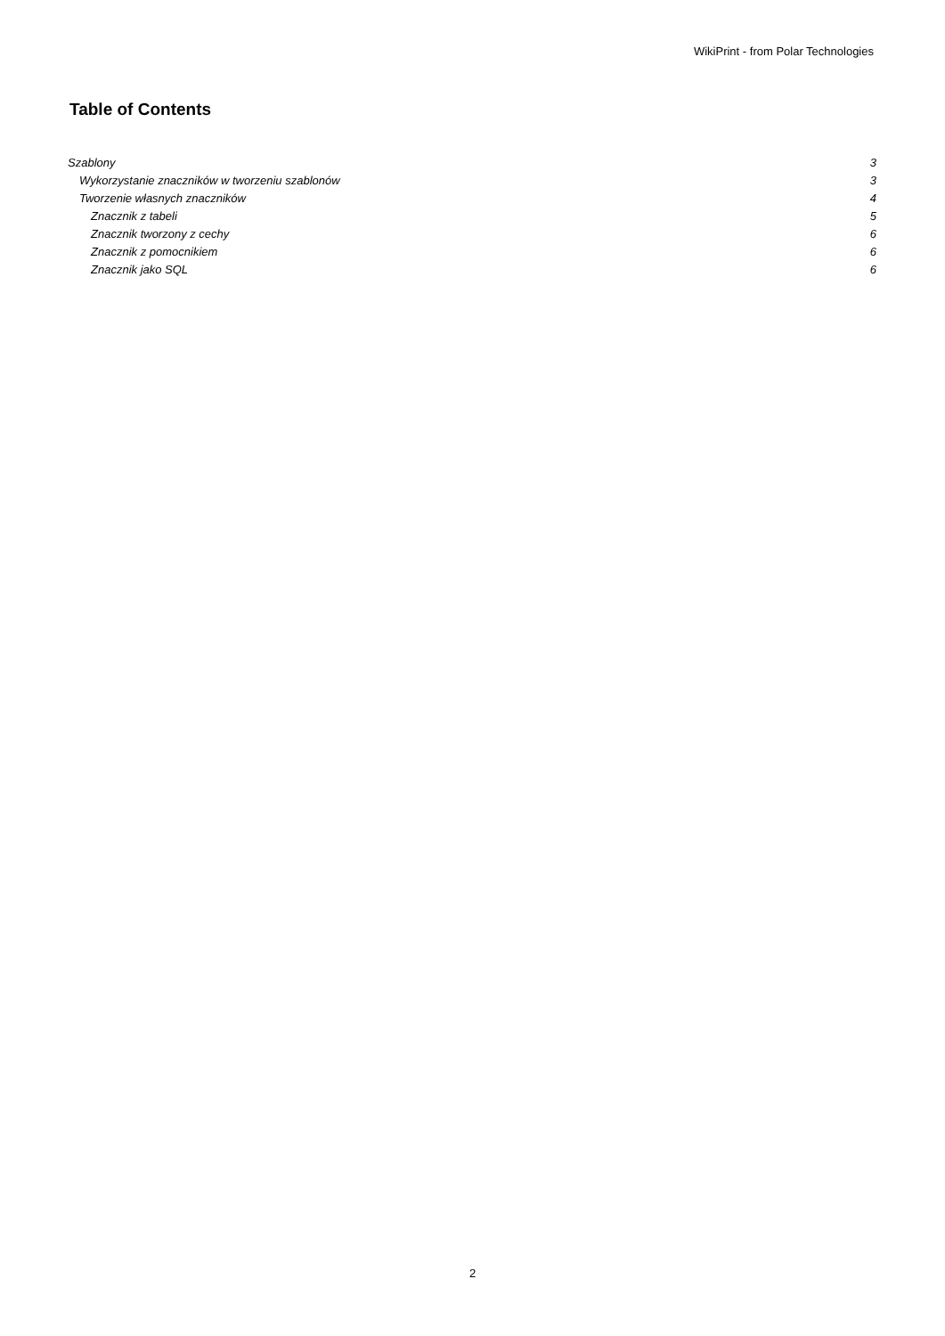WikiPrint - from Polar Technologies
Table of Contents
Szablony 3
Wykorzystanie znaczników w tworzeniu szablonów 3
Tworzenie własnych znaczników 4
Znacznik z tabeli 5
Znacznik tworzony z cechy 6
Znacznik z pomocnikiem 6
Znacznik jako SQL 6
2